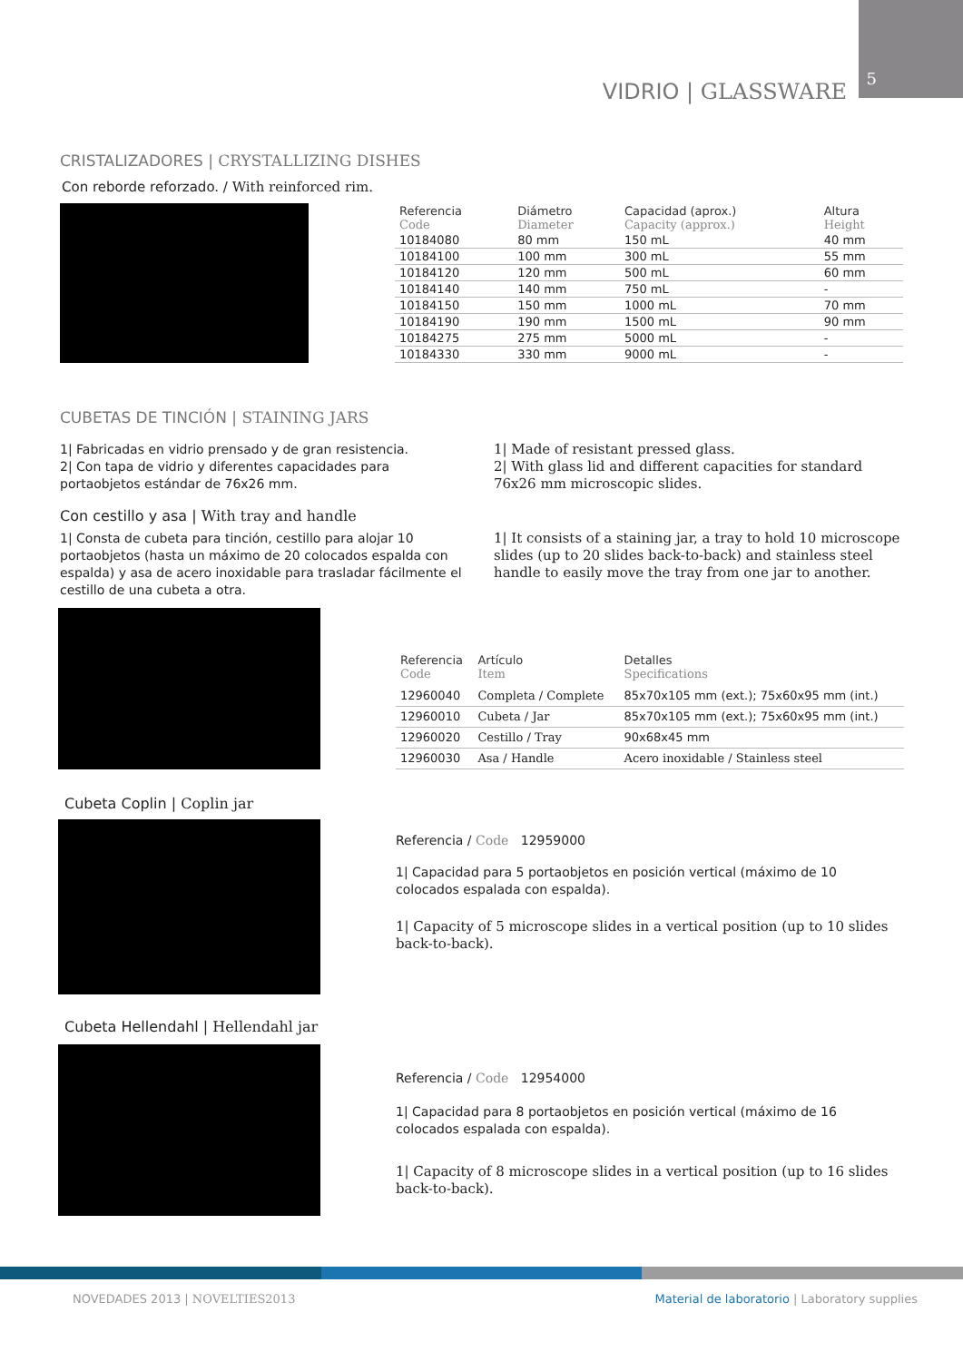VIDRIO | GLASSWARE
5
CRISTALIZADORES | CRYSTALLIZING DISHES
Con reborde reforzado. / With reinforced rim.
| Referencia Code | Diámetro Diameter | Capacidad (aprox.) Capacity (approx.) | Altura Height |
| --- | --- | --- | --- |
| 10184080 | 80 mm | 150 mL | 40 mm |
| 10184100 | 100 mm | 300 mL | 55 mm |
| 10184120 | 120 mm | 500 mL | 60 mm |
| 10184140 | 140 mm | 750 mL | - |
| 10184150 | 150 mm | 1000 mL | 70 mm |
| 10184190 | 190 mm | 1500 mL | 90 mm |
| 10184275 | 275 mm | 5000 mL | - |
| 10184330 | 330 mm | 9000 mL | - |
CUBETAS DE TINCIÓN | STAINING JARS
1| Fabricadas en vidrio prensado y de gran resistencia.
2| Con tapa de vidrio y diferentes capacidades para portaobjetos estándar de 76x26 mm.
1| Made of resistant pressed glass.
2| With glass lid and different capacities for standard 76x26 mm microscopic slides.
Con cestillo y asa | With tray and handle
1| Consta de cubeta para tinción, cestillo para alojar 10 portaobjetos (hasta un máximo de 20 colocados espalda con espalda) y asa de acero inoxidable para trasladar fácilmente el cestillo de una cubeta a otra.
1| It consists of a staining jar, a tray to hold 10 microscope slides (up to 20 slides back-to-back) and stainless steel handle to easily move the tray from one jar to another.
| Referencia Code | Artículo Item | Detalles Specifications |
| --- | --- | --- |
| 12960040 | Completa / Complete | 85x70x105 mm (ext.); 75x60x95 mm (int.) |
| 12960010 | Cubeta / Jar | 85x70x105 mm (ext.); 75x60x95 mm (int.) |
| 12960020 | Cestillo / Tray | 90x68x45 mm |
| 12960030 | Asa / Handle | Acero inoxidable / Stainless steel |
Cubeta Coplin | Coplin jar
Referencia / Code 12959000
1| Capacidad para 5 portaobjetos en posición vertical (máximo de 10 colocados espalada con espalda).
1| Capacity of 5 microscope slides in a vertical position (up to 10 slides back-to-back).
Cubeta Hellendahl | Hellendahl jar
Referencia / Code 12954000
1| Capacidad para 8 portaobjetos en posición vertical (máximo de 16 colocados espalada con espalda).
1| Capacity of 8 microscope slides in a vertical position (up to 16 slides back-to-back).
NOVEDADES 2013 | NOVELTIES2013 Material de laboratorio | Laboratory supplies